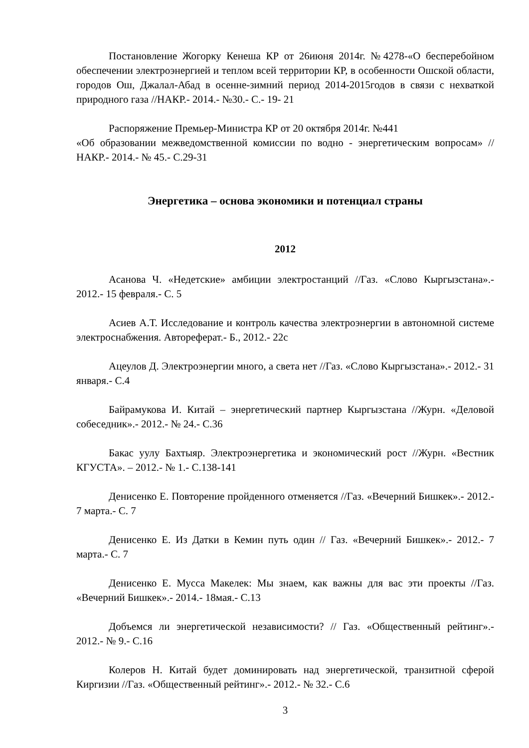Постановление Жогорку Кенеша КР от 26июня 2014г. №4278-«О бесперебойном обеспечении электроэнергией и теплом всей территории КР, в особенности Ошской области, городов Ош, Джалал-Абад в осенне-зимний период 2014-2015годов в связи с нехваткой природного газа //НАКР.- 2014.- №30.- С.- 19- 21
Распоряжение Премьер-Министра КР от 20 октября 2014г. №441
«Об образовании межведомственной комиссии по водно - энергетическим вопросам» //НАКР.- 2014.- № 45.- С.29-31
Энергетика – основа экономики и потенциал страны
2012
Асанова Ч. «Недетские» амбиции электростанций //Газ. «Слово Кыргызстана».- 2012.- 15 февраля.- С. 5
Асиев А.Т. Исследование и контроль качества электроэнергии в автономной системе электроснабжения. Автореферат.- Б., 2012.- 22с
Ацеулов Д. Электроэнергии много, а света нет //Газ. «Слово Кыргызстана».- 2012.- 31 января.- С.4
Байрамукова И. Китай – энергетический партнер Кыргызстана //Журн. «Деловой собеседник».- 2012.- № 24.- С.36
Бакас уулу Бахтыяр. Электроэнергетика и экономический рост //Журн. «Вестник КГУСТА». – 2012.- № 1.- С.138-141
Денисенко Е. Повторение пройденного отменяется //Газ. «Вечерний Бишкек».- 2012.- 7 марта.- С. 7
Денисенко Е. Из Датки в Кемин путь один // Газ. «Вечерний Бишкек».- 2012.- 7 марта.- С. 7
Денисенко Е. Мусса Макелек: Мы знаем, как важны для вас эти проекты //Газ. «Вечерний Бишкек».- 2014.- 18мая.- С.13
Добъемся ли энергетической независимости? // Газ. «Общественный рейтинг».- 2012.- № 9.- С.16
Колеров Н. Китай будет доминировать над энергетической, транзитной сферой Киргизии //Газ. «Общественный рейтинг».- 2012.- № 32.- С.6
3